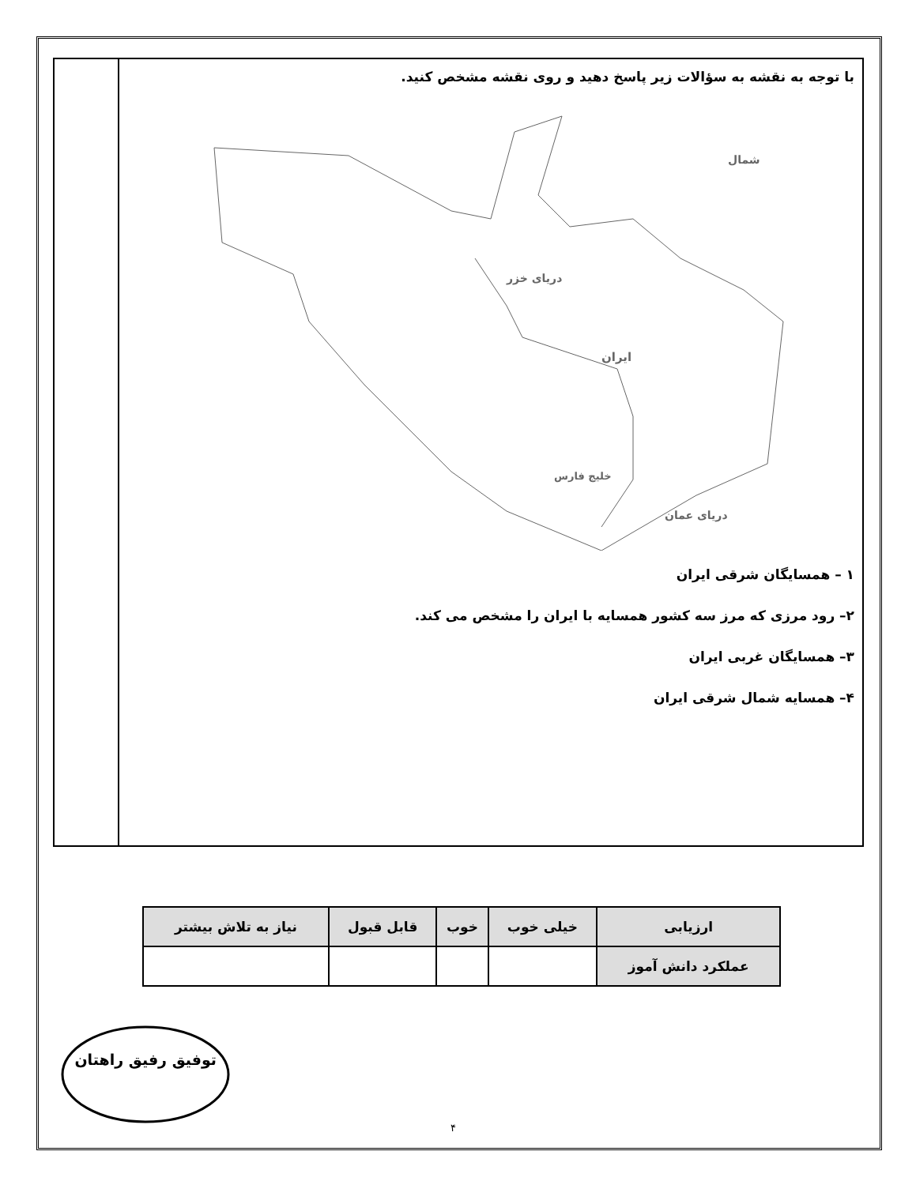با توجه به نقشه به سؤالات زیر پاسخ دهید و روی نقشه مشخص کنید.
دریای خزر
ایران
خلیج فارس
دریای عمان
شمال
۱ – همسایگان شرقی ایران
۲– رود مرزی که مرز سه کشور همسایه با ایران را مشخص می کند.
۳– همسایگان غربی ایران
۴– همسایه شمال شرقی ایران
| ارزیابی | خیلی خوب | خوب | قابل قبول | نیاز به تلاش بیشتر |
| --- | --- | --- | --- | --- |
| عملکرد دانش آموز | | | | |
توفیق رفیق راهتان
۴